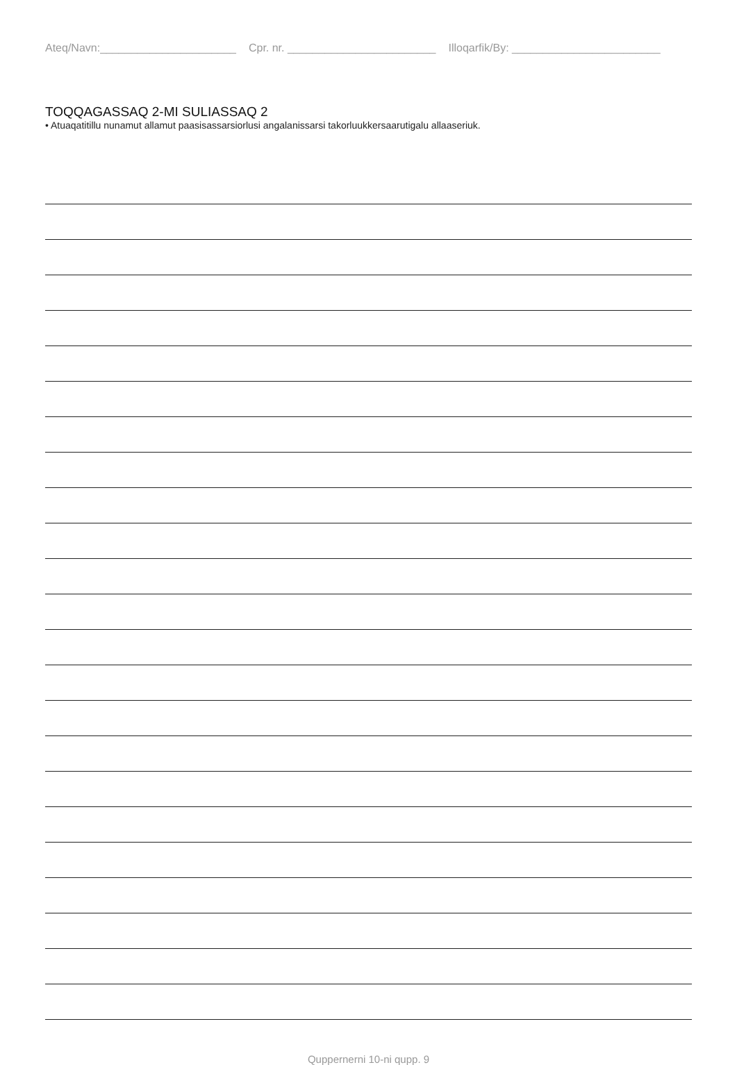Ateq/Navn:______________________ Cpr. nr. ________________________ Illoqarfik/By: ________________________
TOQQAGASSAQ 2-MI SULIASSAQ 2
• Atuaqatitillu nunamut allamut paasisassarsiorlusi angalanissarsi takorluukkersaarutigalu allaaseriuk.
Quppernerni 10-ni qupp. 9